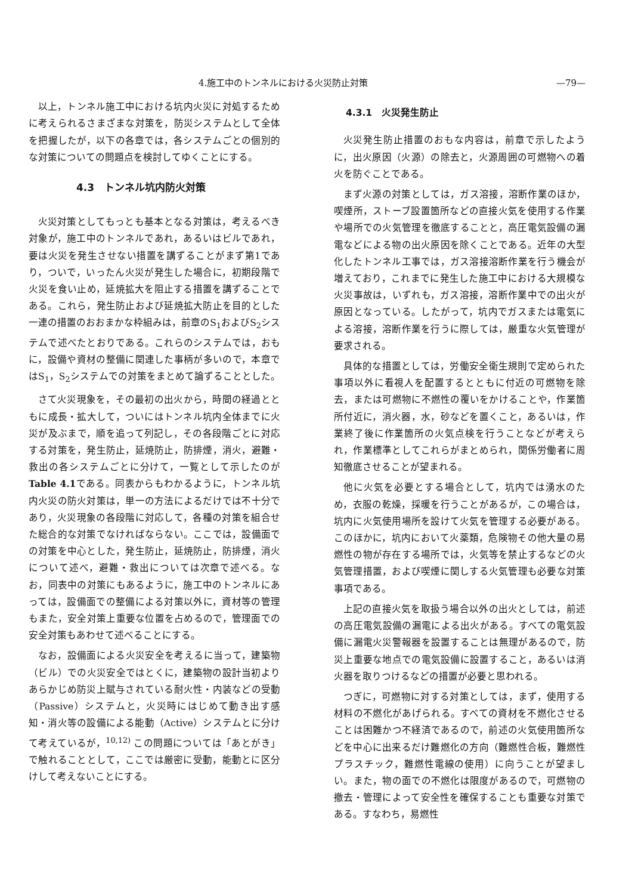4.施工中のトンネルにおける火災防止対策 —79—
以上，トンネル施工中における坑内火災に対処するために考えられるさまざまな対策を，防災システムとして全体を把握したが，以下の各章では，各システムごとの個別的な対策についての問題点を検討してゆくことにする。
4.3　トンネル坑内防火対策
火災対策としてもっとも基本となる対策は，考えるべき対象が，施工中のトンネルであれ，あるいはビルであれ，要は火災を発生させない措置を講ずることがまず第1であり，ついで，いったん火災が発生した場合に，初期段階で火災を食い止め，延焼拡大を阻止する措置を講ずることである。これら，発生防止および延焼拡大防止を目的とした一連の措置のおおまかな枠組みは，前章のS<sub>1</sub>およびS<sub>2</sub>システムで述べたとおりである。これらのシステムでは，おもに，設備や資材の整備に関連した事柄が多いので，本章ではS<sub>1</sub>，S<sub>2</sub>システムでの対策をまとめて論ずることとした。
さて火災現象を，その最初の出火から，時間の経過とともに成長・拡大して，ついにはトンネル坑内全体までに火災が及ぶまで，順を追って列記し，その各段階ごとに対応する対策を，発生防止，延焼防止，防排煙，消火，避難・救出の各システムごとに分けて，一覧として示したのがTable 4.1である。同表からもわかるように，トンネル坑内火災の防火対策は，単一の方法によるだけでは不十分であり，火災現象の各段階に対応して，各種の対策を組合せた総合的な対策でなければならない。ここでは，設備面での対策を中心とした，発生防止，延焼防止，防排煙，消火について述べ，避難・救出については次章で述べる。なお，同表中の対策にもあるように，施工中のトンネルにあっては，設備面での整備による対策以外に，資材等の管理もまた，安全対策上重要な位置を占めるので，管理面での安全対策もあわせて述べることにする。
なお，設備面による火災安全を考えるに当って，建築物（ビル）での火災安全ではとくに，建築物の設計当初よりあらかじめ防災上賦与されている耐火性・内装などの受動（Passive）システムと，火災時にはじめて動き出す感知・消火等の設備による能動（Active）システムとに分けて考えているが，<sup>10,12)</sup> この問題については「あとがき」で触れることとして，ここでは厳密に受動，能動とに区分けして考えないことにする。
4.3.1　火災発生防止
火災発生防止措置のおもな内容は，前章で示したように，出火原因（火源）の除去と，火源周囲の可燃物への着火を防ぐことである。
まず火源の対策としては，ガス溶接，溶断作業のほか，喫煙所，ストーブ設置箇所などの直接火気を使用する作業や場所での火気管理を徹底することと，高圧電気設備の漏電などによる物の出火原因を除くことである。近年の大型化したトンネル工事では，ガス溶接溶断作業を行う機会が増えており，これまでに発生した施工中における大規模な火災事故は，いずれも，ガス溶接，溶断作業中での出火が原因となっている。したがって，坑内でガスまたは電気による溶接，溶断作業を行うに際しては，厳重な火気管理が要求される。
具体的な措置としては，労働安全衛生規則で定められた事項以外に看視人を配置するとともに付近の可燃物を除去，または可燃物に不燃性の覆いをかけることや，作業箇所付近に，消火器，水，砂などを置くこと，あるいは，作業終了後に作業箇所の火気点検を行うことなどが考えられ，作業標準としてこれらがまとめられ，関係労働者に周知徹底させることが望まれる。
他に火気を必要とする場合として，坑内では湧水のため，衣服の乾燥，採暖を行うことがあるが，この場合は，坑内に火気使用場所を設けて火気を管理する必要がある。このほかに，坑内において火薬類，危険物その他大量の易燃性の物が存在する場所では，火気等を禁止するなどの火気管理措置，および喫煙に関しする火気管理も必要な対策事項である。
上記の直接火気を取扱う場合以外の出火としては，前述の高圧電気設備の漏電による出火がある。すべての電気設備に漏電火災警報器を設置することは無理があるので，防災上重要な地点での電気設備に設置すること，あるいは消火器を取りつけるなどの措置が必要と思われる。
つぎに，可燃物に対する対策としては，まず，使用する材料の不燃化があげられる。すべての資材を不燃化させることは困難かつ不経済であるので，前述の火気使用箇所などを中心に出来るだけ難燃化の方向（難燃性合板，難燃性プラスチック，難燃性電線の使用）に向うことが望ましい。また，物の面での不燃化は限度があるので，可燃物の撤去・管理によって安全性を確保することも重要な対策である。すなわち，易燃性